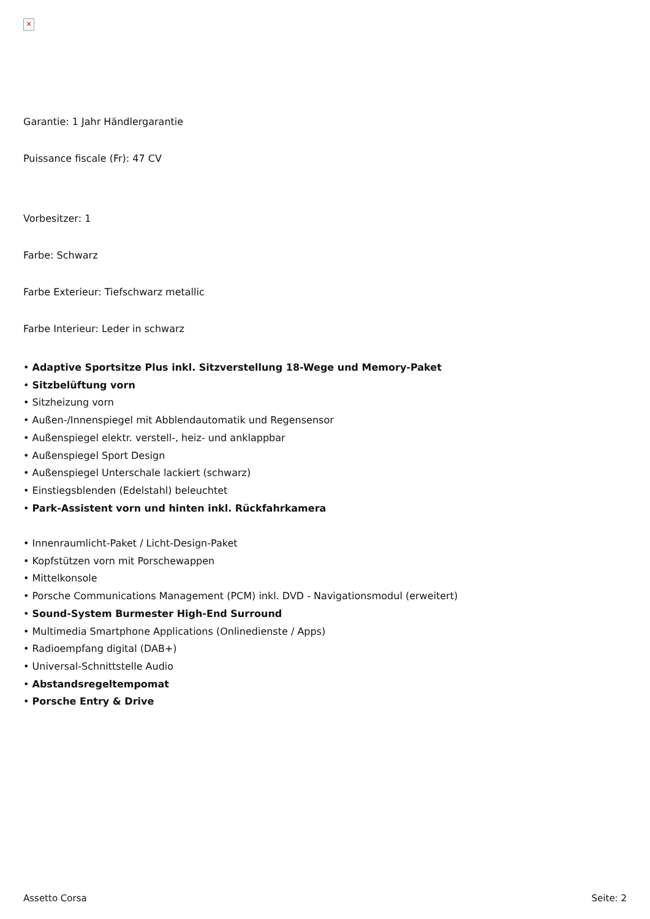✕
Garantie: 1 Jahr Händlergarantie
Puissance fiscale (Fr): 47 CV
Vorbesitzer: 1
Farbe: Schwarz
Farbe Exterieur: Tiefschwarz metallic
Farbe Interieur: Leder in schwarz
• Adaptive Sportsitze Plus inkl. Sitzverstellung 18-Wege und Memory-Paket
• Sitzbelüftung vorn
• Sitzheizung vorn
• Außen-/Innenspiegel mit Abblendautomatik und Regensensor
• Außenspiegel elektr. verstell-, heiz- und anklappbar
• Außenspiegel Sport Design
• Außenspiegel Unterschale lackiert (schwarz)
• Einstiegsblenden (Edelstahl) beleuchtet
• Park-Assistent vorn und hinten inkl. Rückfahrkamera
• Innenraumlicht-Paket / Licht-Design-Paket
• Kopfstützen vorn mit Porschewappen
• Mittelkonsole
• Porsche Communications Management (PCM) inkl. DVD - Navigationsmodul (erweitert)
• Sound-System Burmester High-End Surround
• Multimedia Smartphone Applications (Onlinedienste / Apps)
• Radioempfang digital (DAB+)
• Universal-Schnittstelle Audio
• Abstandsregeltempomat
• Porsche Entry & Drive
Assetto Corsa Seite: 2